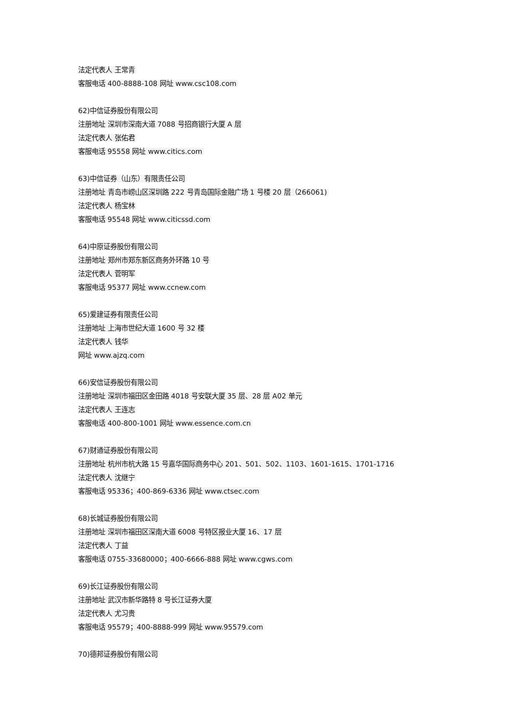法定代表人 王常青
客服电话 400-8888-108 网址 www.csc108.com
62)中信证券股份有限公司
注册地址 深圳市深南大道 7088 号招商银行大厦 A 层
法定代表人 张佑君
客服电话 95558 网址 www.citics.com
63)中信证券（山东）有限责任公司
注册地址 青岛市崂山区深圳路 222 号青岛国际金融广场 1 号楼 20 层（266061)
法定代表人 杨宝林
客服电话 95548 网址 www.citicssd.com
64)中原证券股份有限公司
注册地址 郑州市郑东新区商务外环路 10 号
法定代表人 菅明军
客服电话 95377 网址 www.ccnew.com
65)爱建证券有限责任公司
注册地址 上海市世纪大道 1600 号 32 楼
法定代表人 钱华
网址 www.ajzq.com
66)安信证券股份有限公司
注册地址 深圳市福田区金田路 4018 号安联大厦 35 层、28 层 A02 单元
法定代表人 王连志
客服电话 400-800-1001 网址 www.essence.com.cn
67)财通证券股份有限公司
注册地址 杭州市杭大路 15 号嘉华国际商务中心 201、501、502、1103、1601-1615、1701-1716
法定代表人 沈继宁
客服电话 95336；400-869-6336 网址 www.ctsec.com
68)长城证券股份有限公司
注册地址 深圳市福田区深南大道 6008 号特区报业大厦 16、17 层
法定代表人 丁益
客服电话 0755-33680000；400-6666-888 网址 www.cgws.com
69)长江证券股份有限公司
注册地址 武汉市新华路特 8 号长江证券大厦
法定代表人 尤习贵
客服电话 95579；400-8888-999 网址 www.95579.com
70)德邦证券股份有限公司